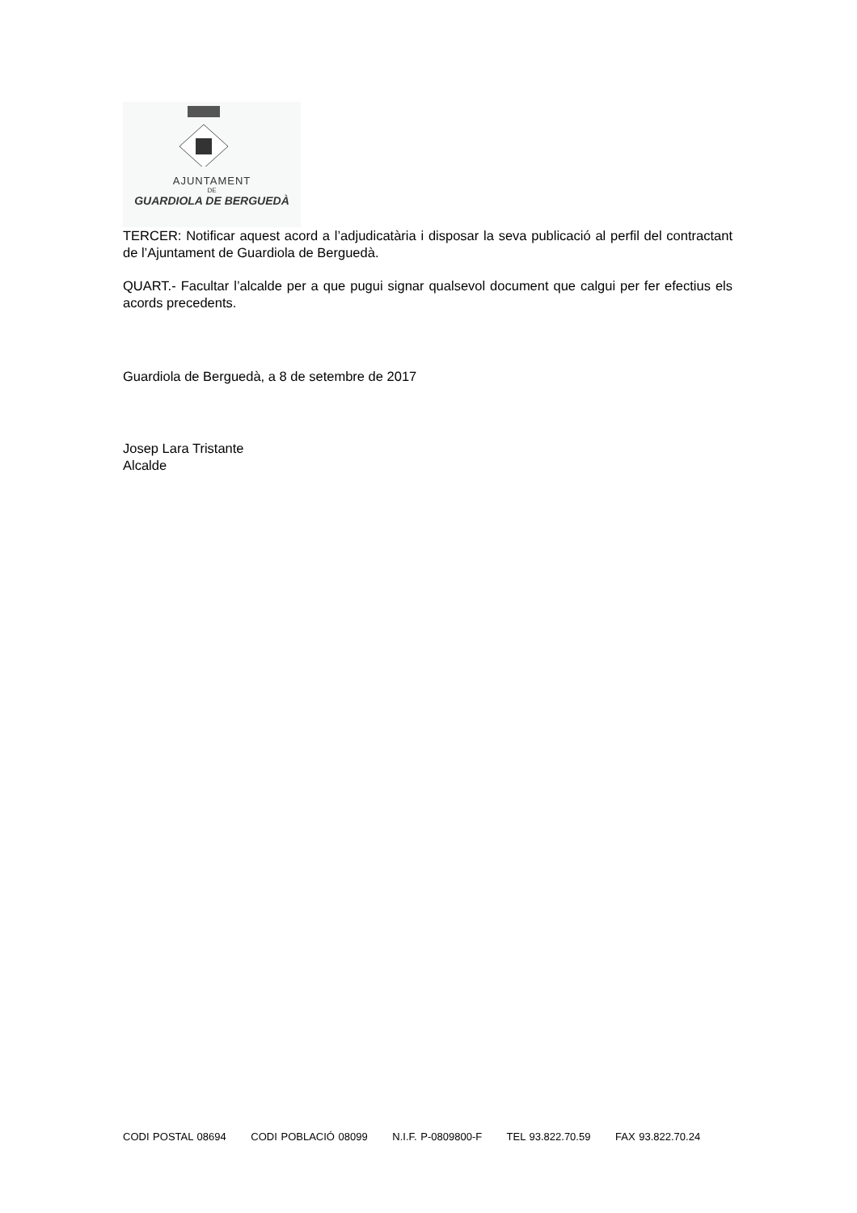AJUNTAMENT
DE
GUARDIOLA DE BERGUEDÀ
TERCER: Notificar aquest acord a l’adjudicatària i disposar la seva publicació al perfil del contractant de l’Ajuntament de Guardiola de Berguedà.
QUART.- Facultar l’alcalde per a que pugui signar qualsevol document que calgui per fer efectius els acords precedents.
Guardiola de Berguedà, a 8 de setembre de 2017
Josep Lara Tristante
Alcalde
CODI POSTAL 08694 CODI POBLACIÓ 08099 N.I.F. P-0809800-F TEL 93.822.70.59 FAX 93.822.70.24